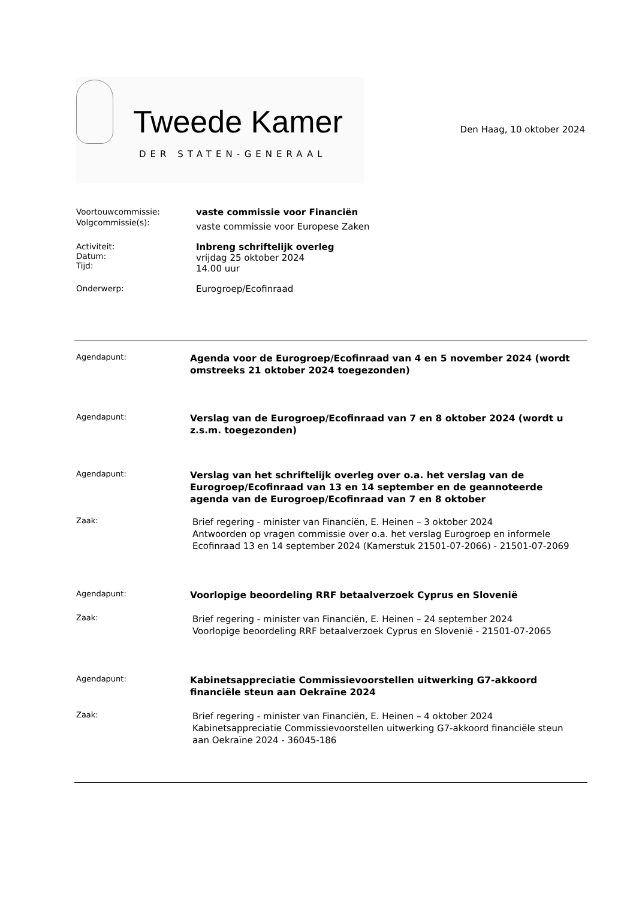Tweede Kamer
DER STATEN-GENERAAL
Den Haag, 10 oktober 2024
Voortouwcommissie: vaste commissie voor Financiën
Volgcommissie(s):
vaste commissie voor Europese Zaken
Activiteit:
Datum:
Tijd:
Inbreng schriftelijk overleg
vrijdag 25 oktober 2024
14.00 uur
Onderwerp: Eurogroep/Ecofinraad
Agendapunt:
Agenda voor de Eurogroep/Ecofinraad van 4 en 5 november 2024 (wordt omstreeks 21 oktober 2024 toegezonden)
Agendapunt:
Verslag van de Eurogroep/Ecofinraad van 7 en 8 oktober 2024 (wordt u z.s.m. toegezonden)
Agendapunt:
Verslag van het schriftelijk overleg over o.a. het verslag van de Eurogroep/Ecofinraad van 13 en 14 september en de geannoteerde agenda van de Eurogroep/Ecofinraad van 7 en 8 oktober
Zaak:
Brief regering - minister van Financiën, E. Heinen – 3 oktober 2024
Antwoorden op vragen commissie over o.a. het verslag Eurogroep en informele Ecofinraad 13 en 14 september 2024 (Kamerstuk 21501-07-2066) - 21501-07-2069
Agendapunt:
Voorlopige beoordeling RRF betaalverzoek Cyprus en Slovenië
Zaak:
Brief regering - minister van Financiën, E. Heinen – 24 september 2024
Voorlopige beoordeling RRF betaalverzoek Cyprus en Slovenië - 21501-07-2065
Agendapunt:
Kabinetsappreciatie Commissievoorstellen uitwerking G7-akkoord financiële steun aan Oekraïne 2024
Zaak:
Brief regering - minister van Financiën, E. Heinen – 4 oktober 2024
Kabinetsappreciatie Commissievoorstellen uitwerking G7-akkoord financiële steun aan Oekraïne 2024 - 36045-186